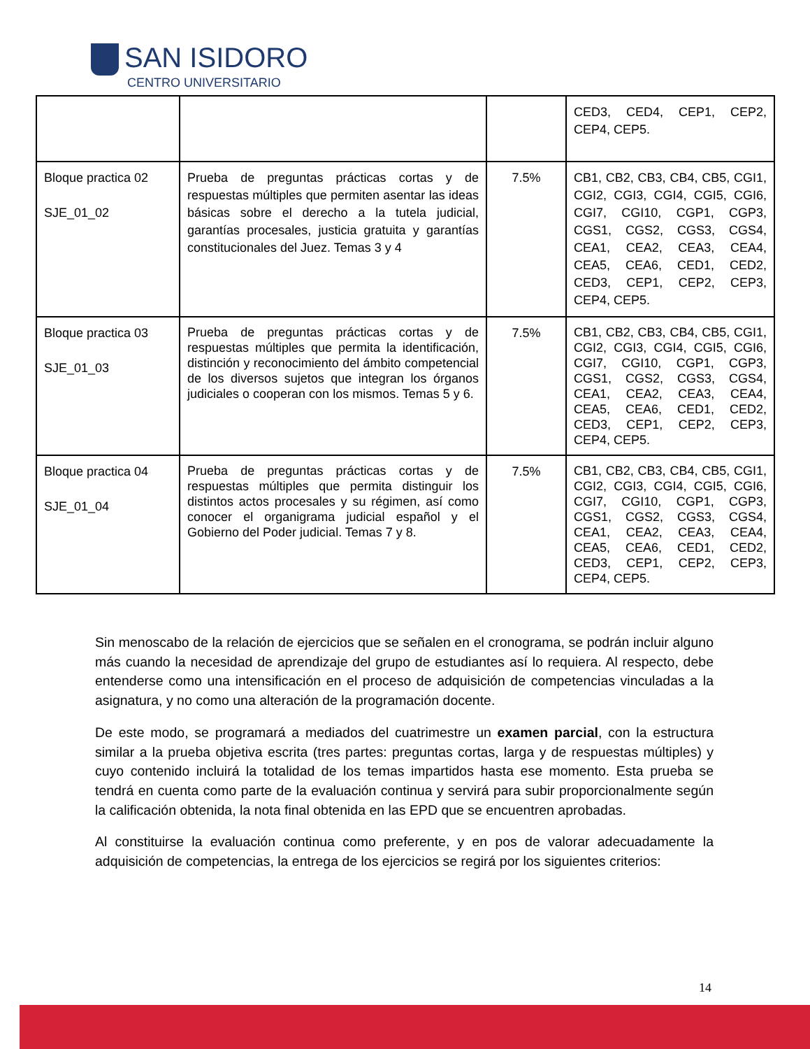SAN ISIDORO
CENTRO UNIVERSITARIO
| | | | CED3, CED4, CEP1, CEP2, CEP4, CEP5. |
| Bloque practica 02 SJE_01_02 | Prueba de preguntas prácticas cortas y de respuestas múltiples que permiten asentar las ideas básicas sobre el derecho a la tutela judicial, garantías procesales, justicia gratuita y garantías constitucionales del Juez. Temas 3 y 4 | 7.5% | CB1, CB2, CB3, CB4, CB5, CGI1, CGI2, CGI3, CGI4, CGI5, CGI6, CGI7, CGI10, CGP1, CGP3, CGS1, CGS2, CGS3, CGS4, CEA1, CEA2, CEA3, CEA4, CEA5, CEA6, CED1, CED2, CED3, CEP1, CEP2, CEP3, CEP4, CEP5. |
| Bloque practica 03 SJE_01_03 | Prueba de preguntas prácticas cortas y de respuestas múltiples que permita la identificación, distinción y reconocimiento del ámbito competencial de los diversos sujetos que integran los órganos judiciales o cooperan con los mismos. Temas 5 y 6. | 7.5% | CB1, CB2, CB3, CB4, CB5, CGI1, CGI2, CGI3, CGI4, CGI5, CGI6, CGI7, CGI10, CGP1, CGP3, CGS1, CGS2, CGS3, CGS4, CEA1, CEA2, CEA3, CEA4, CEA5, CEA6, CED1, CED2, CED3, CEP1, CEP2, CEP3, CEP4, CEP5. |
| Bloque practica 04 SJE_01_04 | Prueba de preguntas prácticas cortas y de respuestas múltiples que permita distinguir los distintos actos procesales y su régimen, así como conocer el organigrama judicial español y el Gobierno del Poder judicial. Temas 7 y 8. | 7.5% | CB1, CB2, CB3, CB4, CB5, CGI1, CGI2, CGI3, CGI4, CGI5, CGI6, CGI7, CGI10, CGP1, CGP3, CGS1, CGS2, CGS3, CGS4, CEA1, CEA2, CEA3, CEA4, CEA5, CEA6, CED1, CED2, CED3, CEP1, CEP2, CEP3, CEP4, CEP5. |
Sin menoscabo de la relación de ejercicios que se señalen en el cronograma, se podrán incluir alguno más cuando la necesidad de aprendizaje del grupo de estudiantes así lo requiera. Al respecto, debe entenderse como una intensificación en el proceso de adquisición de competencias vinculadas a la asignatura, y no como una alteración de la programación docente.
De este modo, se programará a mediados del cuatrimestre un examen parcial, con la estructura similar a la prueba objetiva escrita (tres partes: preguntas cortas, larga y de respuestas múltiples) y cuyo contenido incluirá la totalidad de los temas impartidos hasta ese momento. Esta prueba se tendrá en cuenta como parte de la evaluación continua y servirá para subir proporcionalmente según la calificación obtenida, la nota final obtenida en las EPD que se encuentren aprobadas.
Al constituirse la evaluación continua como preferente, y en pos de valorar adecuadamente la adquisición de competencias, la entrega de los ejercicios se regirá por los siguientes criterios:
14